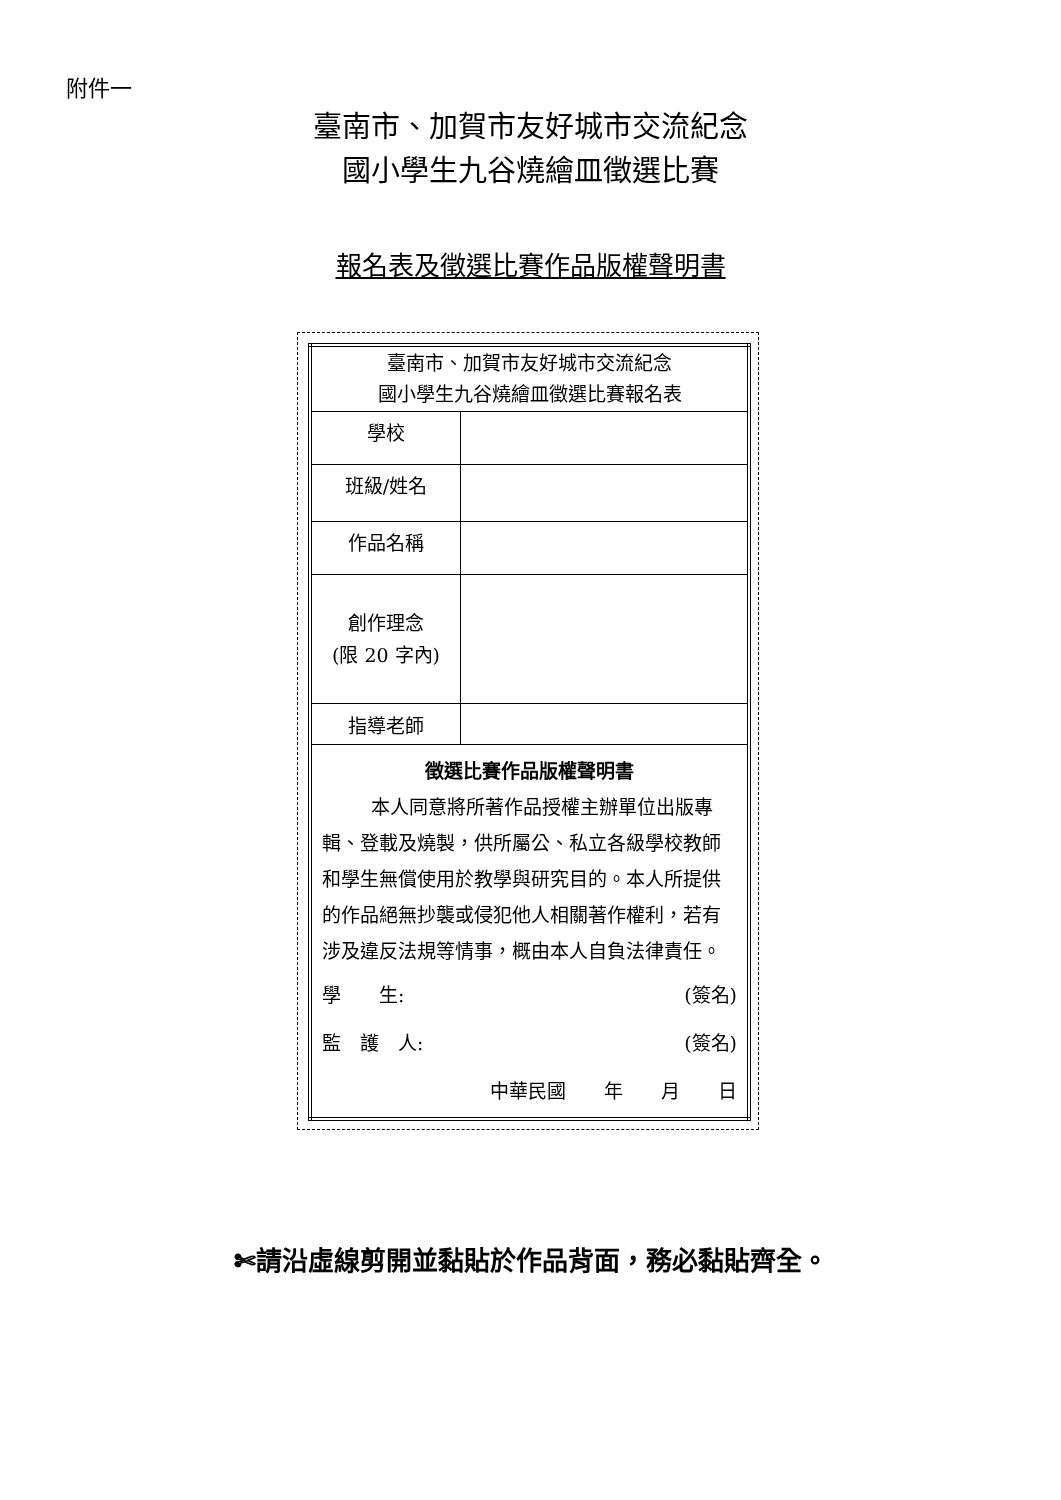附件一
臺南市、加賀市友好城市交流紀念
國小學生九谷燒繪皿徵選比賽
報名表及徵選比賽作品版權聲明書
| 臺南市、加賀市友好城市交流紀念 國小學生九谷燒繪皿徵選比賽報名表 | |
| 學校 | |
| 班級/姓名 | |
| 作品名稱 | |
| 創作理念 (限 20 字內) | |
| 指導老師 | |
| 徵選比賽作品版權聲明書 本人同意將所著作品授權主辦單位出版專輯、登載及燒製，供所屬公、私立各級學校教師和學生無償使用於教學與研究目的。本人所提供的作品絕無抄襲或侵犯他人相關著作權利，若有涉及違反法規等情事，概由本人自負法律責任。 學 生: (簽名) 監 護 人: (簽名) 中華民國 年 月 日 | |
✄請沿虛線剪開並黏貼於作品背面，務必黏貼齊全。